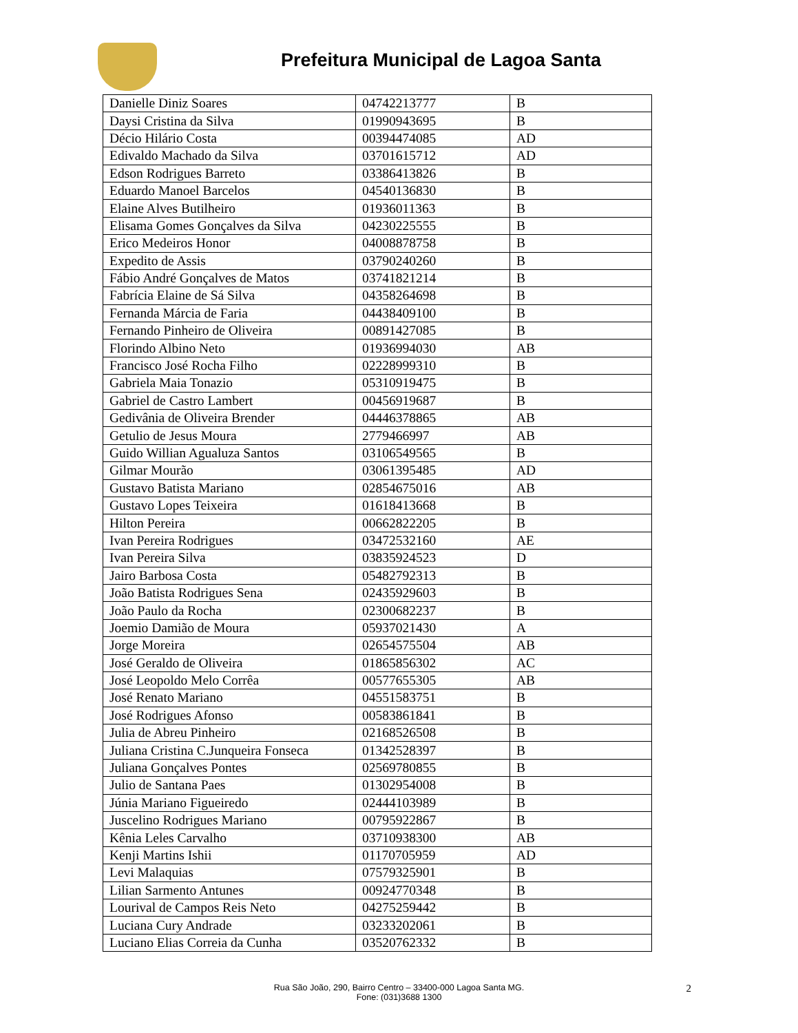Prefeitura Municipal de Lagoa Santa
| Danielle Diniz Soares | 04742213777 | B |
| Daysi Cristina da Silva | 01990943695 | B |
| Décio Hilário Costa | 00394474085 | AD |
| Edivaldo Machado da Silva | 03701615712 | AD |
| Edson Rodrigues Barreto | 03386413826 | B |
| Eduardo Manoel Barcelos | 04540136830 | B |
| Elaine Alves Butilheiro | 01936011363 | B |
| Elisama Gomes Gonçalves da Silva | 04230225555 | B |
| Erico Medeiros Honor | 04008878758 | B |
| Expedito de Assis | 03790240260 | B |
| Fábio André Gonçalves de Matos | 03741821214 | B |
| Fabrícia Elaine de Sá Silva | 04358264698 | B |
| Fernanda Márcia de Faria | 04438409100 | B |
| Fernando Pinheiro de Oliveira | 00891427085 | B |
| Florindo Albino Neto | 01936994030 | AB |
| Francisco José Rocha Filho | 02228999310 | B |
| Gabriela Maia Tonazio | 05310919475 | B |
| Gabriel de Castro Lambert | 00456919687 | B |
| Gedivânia de Oliveira Brender | 04446378865 | AB |
| Getulio de Jesus Moura | 2779466997 | AB |
| Guido Willian Agualuza Santos | 03106549565 | B |
| Gilmar Mourão | 03061395485 | AD |
| Gustavo Batista Mariano | 02854675016 | AB |
| Gustavo Lopes Teixeira | 01618413668 | B |
| Hilton Pereira | 00662822205 | B |
| Ivan Pereira Rodrigues | 03472532160 | AE |
| Ivan Pereira Silva | 03835924523 | D |
| Jairo Barbosa Costa | 05482792313 | B |
| João Batista Rodrigues Sena | 02435929603 | B |
| João Paulo da Rocha | 02300682237 | B |
| Joemio Damião de Moura | 05937021430 | A |
| Jorge Moreira | 02654575504 | AB |
| José Geraldo de Oliveira | 01865856302 | AC |
| José Leopoldo Melo Corrêa | 00577655305 | AB |
| José Renato Mariano | 04551583751 | B |
| José Rodrigues Afonso | 00583861841 | B |
| Julia de Abreu Pinheiro | 02168526508 | B |
| Juliana Cristina C.Junqueira Fonseca | 01342528397 | B |
| Juliana Gonçalves Pontes | 02569780855 | B |
| Julio de Santana Paes | 01302954008 | B |
| Júnia Mariano Figueiredo | 02444103989 | B |
| Juscelino Rodrigues Mariano | 00795922867 | B |
| Kênia Leles Carvalho | 03710938300 | AB |
| Kenji Martins Ishii | 01170705959 | AD |
| Levi Malaquias | 07579325901 | B |
| Lilian Sarmento Antunes | 00924770348 | B |
| Lourival de Campos Reis Neto | 04275259442 | B |
| Luciana Cury Andrade | 03233202061 | B |
| Luciano Elias Correia da Cunha | 03520762332 | B |
Rua São João, 290, Bairro Centro – 33400-000 Lagoa Santa MG.
Fone: (031)3688 1300
2